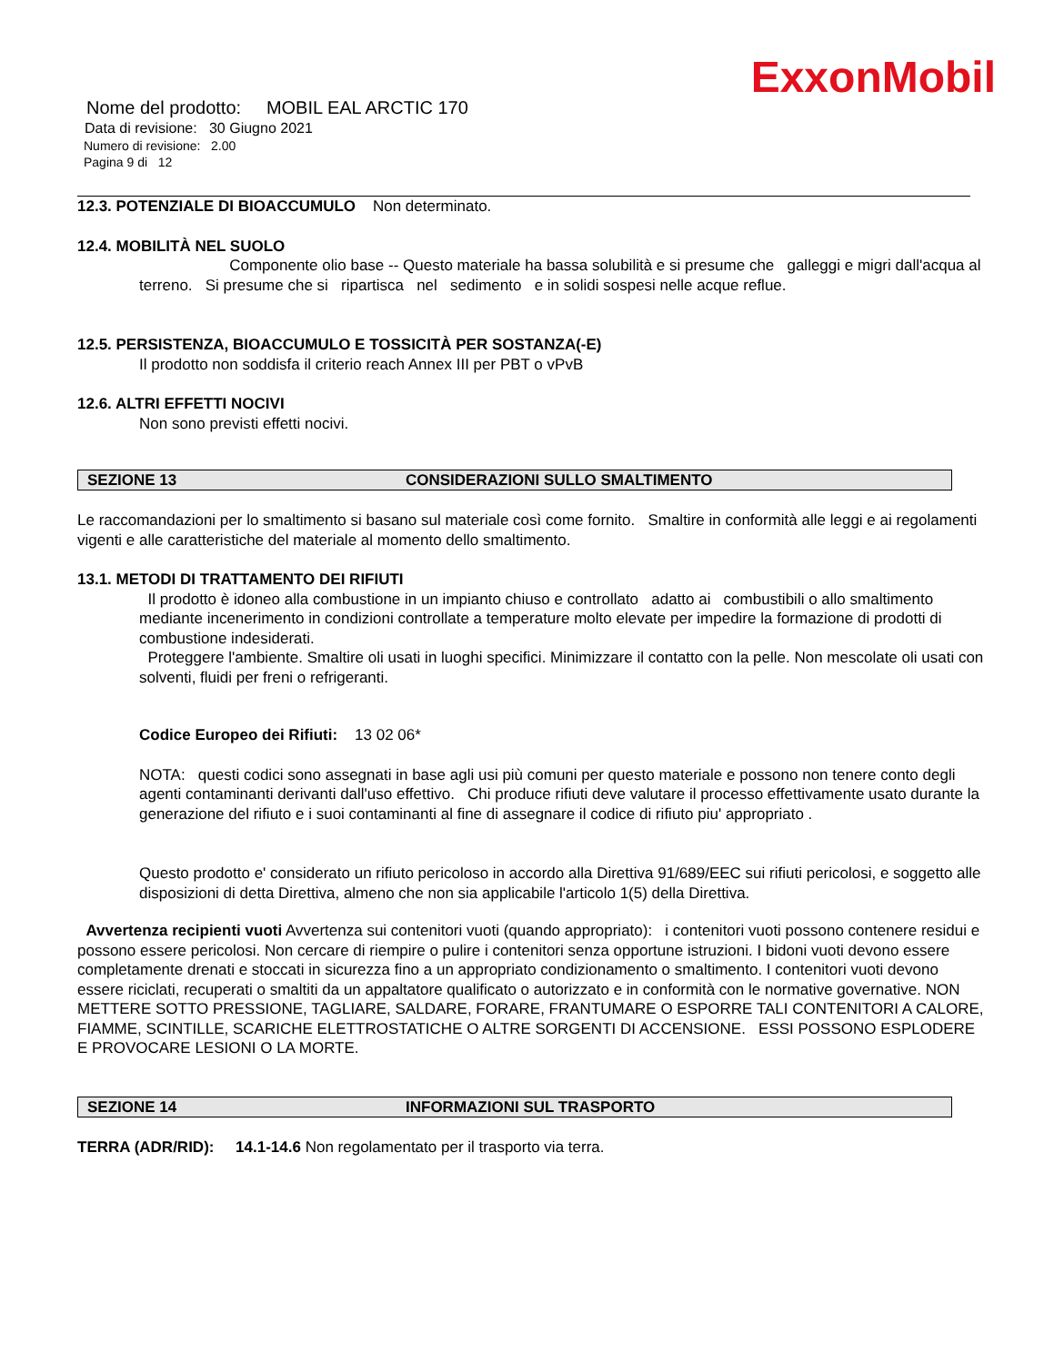ExxonMobil
Nome del prodotto: MOBIL EAL ARCTIC 170
Data di revisione: 30 Giugno 2021
Numero di revisione: 2.00
Pagina 9 di 12
12.3. POTENZIALE DI BIOACCUMULO Non determinato.
12.4. MOBILITÀ NEL SUOLO
Componente olio base -- Questo materiale ha bassa solubilità e si presume che galleggi e migri dall'acqua al terreno. Si presume che si ripartisca nel sedimento e in solidi sospesi nelle acque reflue.
12.5. PERSISTENZA, BIOACCUMULO E TOSSICITÀ PER SOSTANZA(-E)
Il prodotto non soddisfa il criterio reach Annex III per PBT o vPvB
12.6. ALTRI EFFETTI NOCIVI
Non sono previsti effetti nocivi.
SEZIONE 13 CONSIDERAZIONI SULLO SMALTIMENTO
Le raccomandazioni per lo smaltimento si basano sul materiale così come fornito. Smaltire in conformità alle leggi e ai regolamenti vigenti e alle caratteristiche del materiale al momento dello smaltimento.
13.1. METODI DI TRATTAMENTO DEI RIFIUTI
Il prodotto è idoneo alla combustione in un impianto chiuso e controllato adatto ai combustibili o allo smaltimento mediante incenerimento in condizioni controllate a temperature molto elevate per impedire la formazione di prodotti di combustione indesiderati.
Proteggere l'ambiente. Smaltire oli usati in luoghi specifici. Minimizzare il contatto con la pelle. Non mescolate oli usati con solventi, fluidi per freni o refrigeranti.
Codice Europeo dei Rifiuti: 13 02 06*
NOTA: questi codici sono assegnati in base agli usi più comuni per questo materiale e possono non tenere conto degli agenti contaminanti derivanti dall'uso effettivo. Chi produce rifiuti deve valutare il processo effettivamente usato durante la generazione del rifiuto e i suoi contaminanti al fine di assegnare il codice di rifiuto piu' appropriato .
Questo prodotto e' considerato un rifiuto pericoloso in accordo alla Direttiva 91/689/EEC sui rifiuti pericolosi, e soggetto alle disposizioni di detta Direttiva, almeno che non sia applicabile l'articolo 1(5) della Direttiva.
Avvertenza recipienti vuoti Avvertenza sui contenitori vuoti (quando appropriato): i contenitori vuoti possono contenere residui e possono essere pericolosi. Non cercare di riempire o pulire i contenitori senza opportune istruzioni. I bidoni vuoti devono essere completamente drenati e stoccati in sicurezza fino a un appropriato condizionamento o smaltimento. I contenitori vuoti devono essere riciclati, recuperati o smaltiti da un appaltatore qualificato o autorizzato e in conformità con le normative governative. NON METTERE SOTTO PRESSIONE, TAGLIARE, SALDARE, FORARE, FRANTUMARE O ESPORRE TALI CONTENITORI A CALORE, FIAMME, SCINTILLE, SCARICHE ELETTROSTATICHE O ALTRE SORGENTI DI ACCENSIONE. ESSI POSSONO ESPLODERE E PROVOCARE LESIONI O LA MORTE.
SEZIONE 14 INFORMAZIONI SUL TRASPORTO
TERRA (ADR/RID): 14.1-14.6 Non regolamentato per il trasporto via terra.